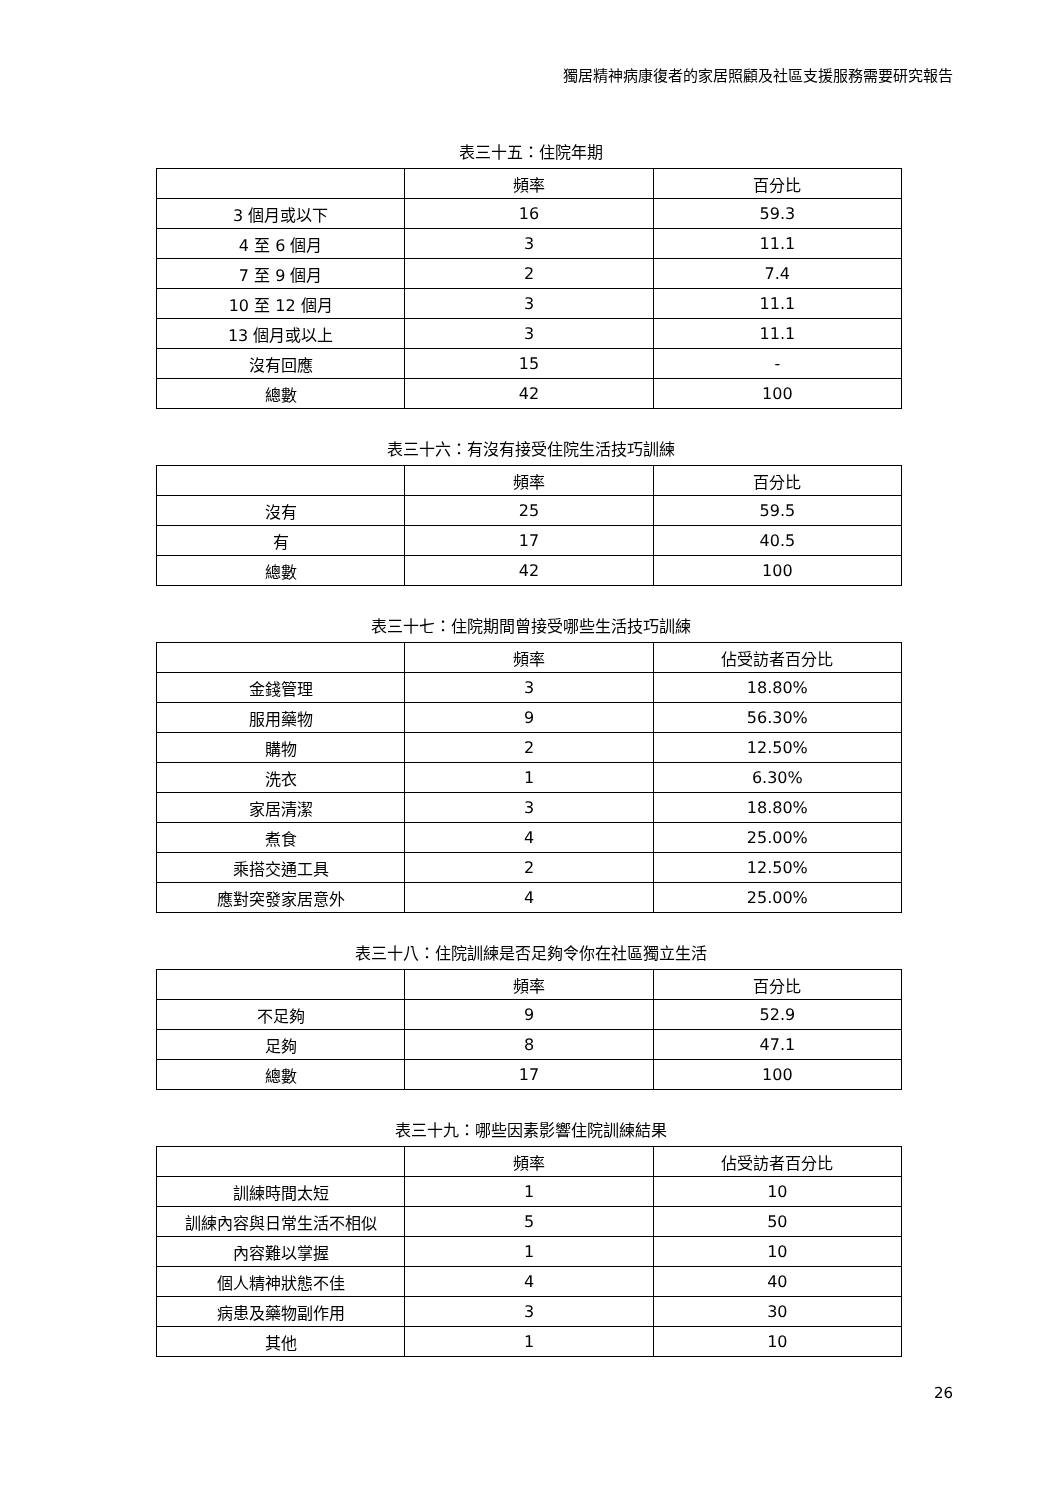獨居精神病康復者的家居照顧及社區支援服務需要研究報告
表三十五：住院年期
| | 頻率 | 百分比 |
| --- | --- | --- |
| 3 個月或以下 | 16 | 59.3 |
| 4 至 6 個月 | 3 | 11.1 |
| 7 至 9 個月 | 2 | 7.4 |
| 10 至 12 個月 | 3 | 11.1 |
| 13 個月或以上 | 3 | 11.1 |
| 沒有回應 | 15 | - |
| 總數 | 42 | 100 |
表三十六：有沒有接受住院生活技巧訓練
| | 頻率 | 百分比 |
| --- | --- | --- |
| 沒有 | 25 | 59.5 |
| 有 | 17 | 40.5 |
| 總數 | 42 | 100 |
表三十七：住院期間曾接受哪些生活技巧訓練
| | 頻率 | 佔受訪者百分比 |
| --- | --- | --- |
| 金錢管理 | 3 | 18.80% |
| 服用藥物 | 9 | 56.30% |
| 購物 | 2 | 12.50% |
| 洗衣 | 1 | 6.30% |
| 家居清潔 | 3 | 18.80% |
| 煮食 | 4 | 25.00% |
| 乘搭交通工具 | 2 | 12.50% |
| 應對突發家居意外 | 4 | 25.00% |
表三十八：住院訓練是否足夠令你在社區獨立生活
| | 頻率 | 百分比 |
| --- | --- | --- |
| 不足夠 | 9 | 52.9 |
| 足夠 | 8 | 47.1 |
| 總數 | 17 | 100 |
表三十九：哪些因素影響住院訓練結果
| | 頻率 | 佔受訪者百分比 |
| --- | --- | --- |
| 訓練時間太短 | 1 | 10 |
| 訓練內容與日常生活不相似 | 5 | 50 |
| 內容難以掌握 | 1 | 10 |
| 個人精神狀態不佳 | 4 | 40 |
| 病患及藥物副作用 | 3 | 30 |
| 其他 | 1 | 10 |
26